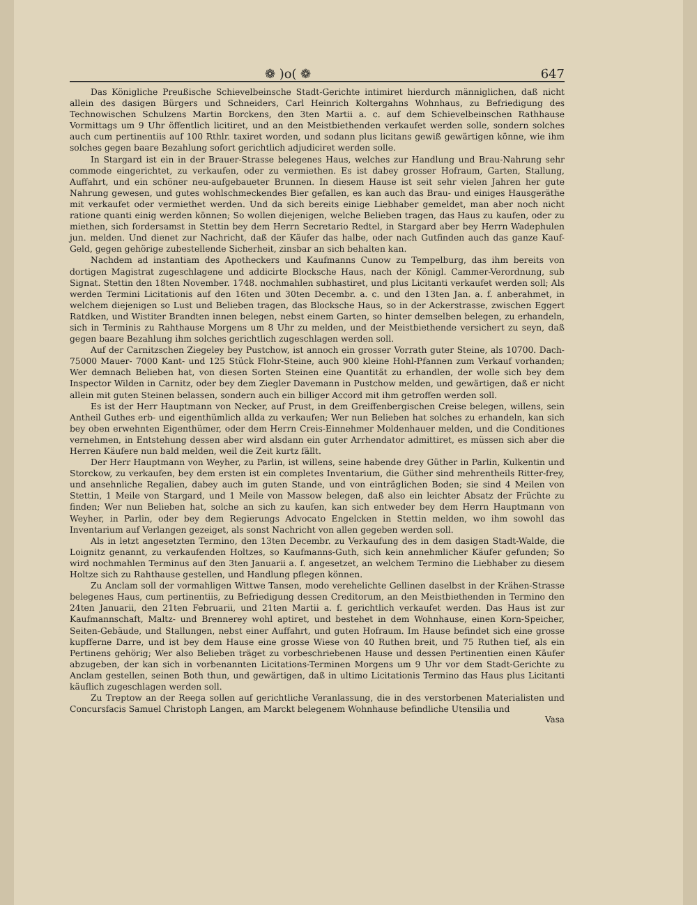❁ )o( ❁ 647
Das Königliche Preußische Schievelbeinsche Stadt-Gerichte intimiret hierdurch männiglichen, daß nicht allein des dasigen Bürgers und Schneiders, Carl Heinrich Koltergahns Wohnhaus, zu Befriedigung des Technowischen Schulzens Martin Borckens, den 3ten Martii a. c. auf dem Schievelbeinschen Rathhause Vormittags um 9 Uhr öffentlich licitiret, und an den Meistbiethenden verkaufet werden solle, sondern solches auch cum pertinentiis auf 100 Rthlr. taxiret worden, und sodann plus licitans gewiß gewärtigen könne, wie ihm solches gegen baare Bezahlung sofort gerichtlich adjudiciret werden solle.
In Stargard ist ein in der Brauer-Strasse belegenes Haus, welches zur Handlung und Brau-Nahrung sehr commode eingerichtet, zu verkaufen, oder zu vermiethen. Es ist dabey grosser Hofraum, Garten, Stallung, Auffahrt, und ein schöner neu-aufgebaueter Brunnen. In diesem Hause ist seit sehr vielen Jahren her gute Nahrung gewesen, und gutes wohlschmeckendes Bier gefallen, es kan auch das Brau- und einiges Hausgeräthe mit verkaufet oder vermiethet werden. Und da sich bereits einige Liebhaber gemeldet, man aber noch nicht ratione quanti einig werden können; So wollen diejenigen, welche Belieben tragen, das Haus zu kaufen, oder zu miethen, sich fordersamst in Stettin bey dem Herrn Secretario Redtel, in Stargard aber bey Herrn Wadephulen jun. melden. Und dienet zur Nachricht, daß der Käufer das halbe, oder nach Gutfinden auch das ganze Kauf-Geld, gegen gehörige zubestellende Sicherheit, zinsbar an sich behalten kan.
Nachdem ad instantiam des Apotheckers und Kaufmanns Cunow zu Tempelburg, das ihm bereits von dortigen Magistrat zugeschlagene und addicirte Blocksche Haus, nach der Königl. Cammer-Verordnung, sub Signat. Stettin den 18ten November. 1748. nochmahlen subhastiret, und plus Licitanti verkaufet werden soll; Als werden Termini Licitationis auf den 16ten und 30ten Decembr. a. c. und den 13ten Jan. a. f. anberahmet, in welchem diejenigen so Lust und Belieben tragen, das Blocksche Haus, so in der Ackerstrasse, zwischen Eggert Ratdken, und Wistiter Brandten innen belegen, nebst einem Garten, so hinter demselben belegen, zu erhandeln, sich in Terminis zu Rahthause Morgens um 8 Uhr zu melden, und der Meistbiethende versichert zu seyn, daß gegen baare Bezahlung ihm solches gerichtlich zugeschlagen werden soll.
Auf der Carnitzschen Ziegeley bey Pustchow, ist annoch ein grosser Vorrath guter Steine, als 10700. Dach- 75000 Mauer- 7000 Kant- und 125 Stück Flohr-Steine, auch 900 kleine Hohl-Pfannen zum Verkauf vorhanden; Wer demnach Belieben hat, von diesen Sorten Steinen eine Quantität zu erhandlen, der wolle sich bey dem Inspector Wilden in Carnitz, oder bey dem Ziegler Davemann in Pustchow melden, und gewärtigen, daß er nicht allein mit guten Steinen belassen, sondern auch ein billiger Accord mit ihm getroffen werden soll.
Es ist der Herr Hauptmann von Necker, auf Prust, in dem Greiffenbergischen Creise belegen, willens, sein Antheil Guthes erb- und eigenthümlich allda zu verkaufen; Wer nun Belieben hat solches zu erhandeln, kan sich bey oben erwehnten Eigenthümer, oder dem Herrn Creis-Einnehmer Moldenhauer melden, und die Conditiones vernehmen, in Entstehung dessen aber wird alsdann ein guter Arrhendator admittiret, es müssen sich aber die Herren Käufere nun bald melden, weil die Zeit kurtz fällt.
Der Herr Hauptmann von Weyher, zu Parlin, ist willens, seine habende drey Güther in Parlin, Kulkentin und Storckow, zu verkaufen, bey dem ersten ist ein completes Inventarium, die Güther sind mehrentheils Ritter-frey, und ansehnliche Regalien, dabey auch im guten Stande, und von einträglichen Boden; sie sind 4 Meilen von Stettin, 1 Meile von Stargard, und 1 Meile von Massow belegen, daß also ein leichter Absatz der Früchte zu finden; Wer nun Belieben hat, solche an sich zu kaufen, kan sich entweder bey dem Herrn Hauptmann von Weyher, in Parlin, oder bey dem Regierungs Advocato Engelcken in Stettin melden, wo ihm sowohl das Inventarium auf Verlangen gezeiget, als sonst Nachricht von allen gegeben werden soll.
Als in letzt angesetzten Termino, den 13ten Decembr. zu Verkaufung des in dem dasigen Stadt-Walde, die Loignitz genannt, zu verkaufenden Holtzes, so Kaufmanns-Guth, sich kein annehmlicher Käufer gefunden; So wird nochmahlen Terminus auf den 3ten Januarii a. f. angesetzet, an welchem Termino die Liebhaber zu diesem Holtze sich zu Rahthause gestellen, und Handlung pflegen können.
Zu Anclam soll der vormahligen Wittwe Tansen, modo verehelichte Gellinen daselbst in der Krähen-Strasse belegenes Haus, cum pertinentiis, zu Befriedigung dessen Creditorum, an den Meistbiethenden in Termino den 24ten Januarii, den 21ten Februarii, und 21ten Martii a. f. gerichtlich verkaufet werden. Das Haus ist zur Kaufmannschaft, Maltz- und Brennerey wohl aptiret, und bestehet in dem Wohnhause, einen Korn-Speicher, Seiten-Gebäude, und Stallungen, nebst einer Auffahrt, und guten Hofraum. Im Hause befindet sich eine grosse kupfferne Darre, und ist bey dem Hause eine grosse Wiese von 40 Ruthen breit, und 75 Ruthen tief, als ein Pertinens gehörig; Wer also Belieben träget zu vorbeschriebenen Hause und dessen Pertinentien einen Käufer abzugeben, der kan sich in vorbenannten Licitations-Terminen Morgens um 9 Uhr vor dem Stadt-Gerichte zu Anclam gestellen, seinen Both thun, und gewärtigen, daß in ultimo Licitationis Termino das Haus plus Licitanti käuflich zugeschlagen werden soll.
Zu Treptow an der Reega sollen auf gerichtliche Veranlassung, die in des verstorbenen Materialisten und Concursfacis Samuel Christoph Langen, am Marckt belegenem Wohnhause befindliche Utensilia und
Vasa